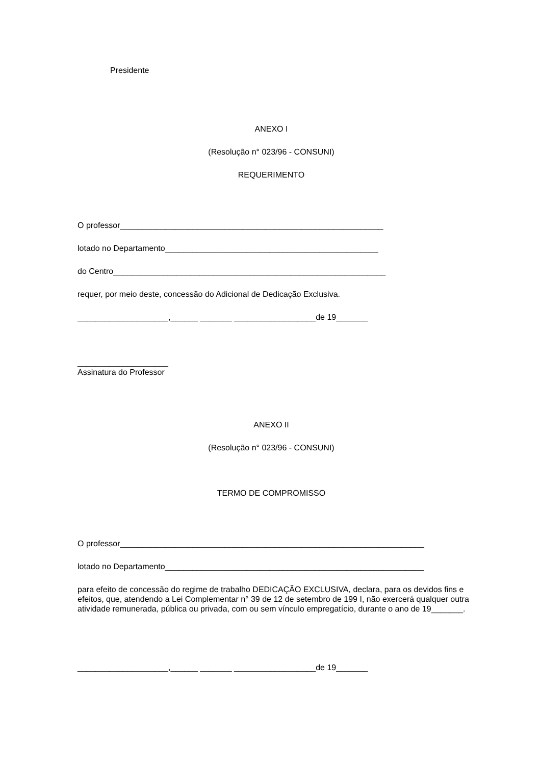Presidente
ANEXO I
(Resolução n° 023/96 - CONSUNI)
REQUERIMENTO
O professor__________________________________________________________
lotado no Departamento_______________________________________________
do Centro____________________________________________________________
requer, por meio deste, concessão do Adicional de Dedicação Exclusiva.
____________________,______ _______ __________________de 19_______
____________________
Assinatura do Professor
ANEXO II
(Resolução n° 023/96 - CONSUNI)
TERMO DE COMPROMISSO
O professor___________________________________________________________________
lotado no Departamento_________________________________________________________
para efeito de concessão do regime de trabalho DEDICAÇÃO EXCLUSIVA, declara, para os devidos fins e efeitos, que, atendendo a Lei Complementar n° 39 de 12 de setembro de 199 I, não exercerá qualquer outra atividade remunerada, pública ou privada, com ou sem vínculo empregatício, durante o ano de 19_______.
____________________,______ _______ __________________de 19_______